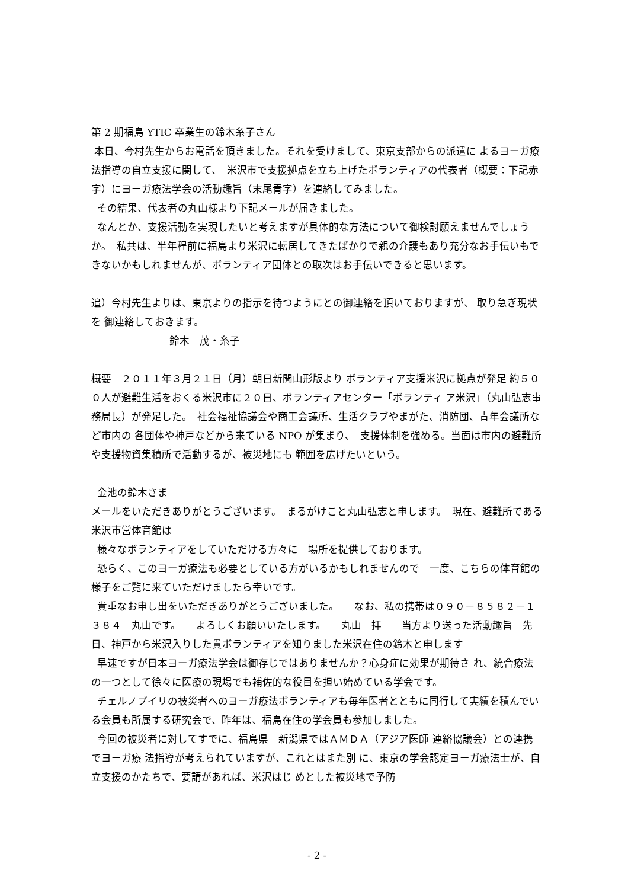第 2 期福島 YTIC 卒業生の鈴木糸子さん
本日、今村先生からお電話を頂きました。それを受けまして、東京支部からの派遣に よるヨーガ療法指導の自立支援に関して、　米沢市で支援拠点を立ち上げたボランティアの代表者（概要：下記赤字）にヨーガ療法学会の活動趣旨（末尾青字）を連絡してみました。
その結果、代表者の丸山様より下記メールが届きました。
なんとか、支援活動を実現したいと考えますが具体的な方法について御検討願えませんでしょうか。　私共は、半年程前に福島より米沢に転居してきたばかりで親の介護もあり充分なお手伝いもできないかもしれませんが、ボランティア団体との取次はお手伝いできると思います。
追）今村先生よりは、東京よりの指示を待つようにとの御連絡を頂いておりますが、 取り急ぎ現状を 御連絡しておきます。
鈴木　茂・糸子
概要　２０１１年３月２１日（月）朝日新聞山形版より ボランティア支援米沢に拠点が発足 約５００人が避難生活をおくる米沢市に２０日、ボランティアセンター「ボランティ ア米沢」（丸山弘志事務局長）が発足した。　社会福祉協議会や商工会議所、生活クラブやまがた、消防団、青年会議所など市内の 各団体や神戸などから来ている NPO が集まり、　支援体制を強める。当面は市内の避難所や支援物資集積所で活動するが、被災地にも 範囲を広げたいという。
金池の鈴木さま
メールをいただきありがとうございます。　まるがけこと丸山弘志と申します。　現在、避難所である米沢市営体育館は
様々なボランティアをしていただける方々に　場所を提供しております。
恐らく、このヨーガ療法も必要としている方がいるかもしれませんので　一度、こちらの体育館の様子をご覧に来ていただけましたら幸いです。
貴重なお申し出をいただきありがとうございました。　　なお、私の携帯は０９０－８５８２－１３８４　丸山です。　　よろしくお願いいたします。　　丸山　拝　　当方より送った活動趣旨　先日、神戸から米沢入りした貴ボランティアを知りました米沢在住の鈴木と申します
早速ですが日本ヨーガ療法学会は御存じではありませんか？心身症に効果が期待さ れ、統合療法の一つとして徐々に医療の現場でも補佐的な役目を担い始めている学会です。
チェルノブイリの被災者へのヨーガ療法ボランティアも毎年医者とともに同行して実績を積んでいる会員も所属する研究会で、昨年は、福島在住の学会員も参加しました。
今回の被災者に対してすでに、福島県　新潟県ではＡＭＤＡ（アジア医師 連絡協議会）との連携でヨーガ療 法指導が考えられていますが、これとはまた別 に、東京の学会認定ヨーガ療法士が、自立支援のかたちで、要請があれば、米沢はじ めとした被災地で予防
- 2 -